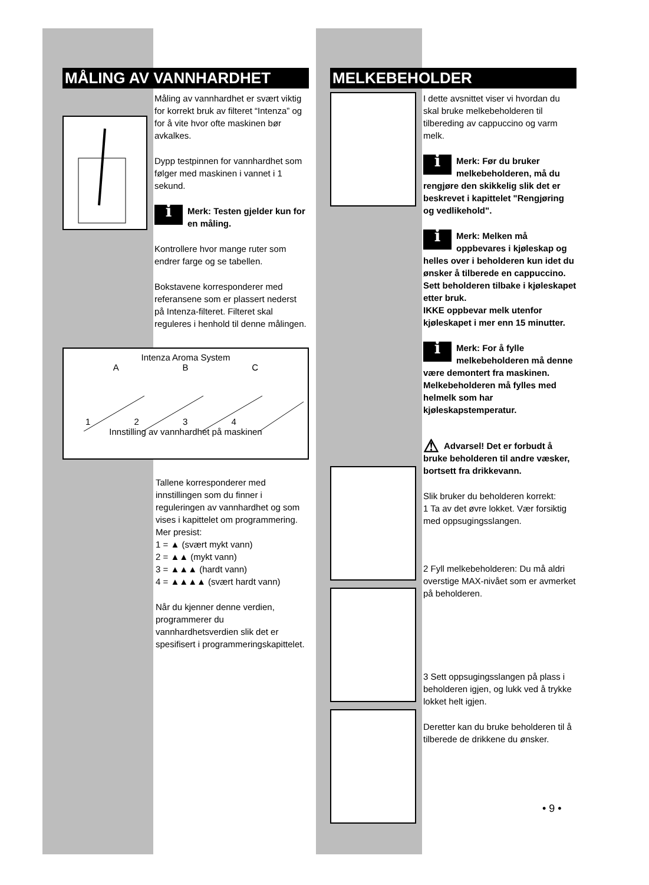MÅLING AV VANNHARDHET
Måling av vannhardhet er svært viktig for korrekt bruk av filteret “Intenza” og for å vite hvor ofte maskinen bør avkalkes.
Dypp testpinnen for vannhardhet som følger med maskinen i vannet i 1 sekund.
i Merk: Testen gjelder kun for en måling.
Kontrollere hvor mange ruter som endrer farge og se tabellen.
Bokstavene korresponderer med referansene som er plassert nederst på Intenza-filteret. Filteret skal reguleres i henhold til denne målingen.
Intenza Aroma System
A B C
1234
Innstilling av vannhardhet på maskinen
Tallene korresponderer med innstillingen som du finner i reguleringen av vannhardhet og som vises i kapittelet om programmering.
Mer presist:
1 = ▲ (svært mykt vann)
2 = ▲▲ (mykt vann)
3 = ▲▲▲ (hardt vann)
4 = ▲▲▲▲ (svært hardt vann)
Når du kjenner denne verdien, programmerer du vannhardhetsverdien slik det er spesifisert i programmeringskapittelet.
MELKEBEHOLDER
I dette avsnittet viser vi hvordan du skal bruke melkebeholderen til tilbereding av cappuccino og varm melk.
i Merk: Før du bruker melkebeholderen, må du rengjøre den skikkelig slik det er beskrevet i kapittelet "Rengjøring og vedlikehold".
i Merk: Melken må oppbevares i kjøleskap og helles over i beholderen kun idet du ønsker å tilberede en cappuccino. Sett beholderen tilbake i kjøleskapet etter bruk.
IKKE oppbevar melk utenfor kjøleskapet i mer enn 15 minutter.
i Merk: For å fylle melkebeholderen må denne være demontert fra maskinen.
Melkebeholderen må fylles med helmelk som har kjøleskapstemperatur.
⚠ Advarsel! Det er forbudt å bruke beholderen til andre væsker, bortsett fra drikkevann.
Slik bruker du beholderen korrekt:
1 Ta av det øvre lokket. Vær forsiktig med oppsugingsslangen.
2 Fyll melkebeholderen: Du må aldri overstige MAX-nivået som er avmerket på beholderen.
3 Sett oppsugingsslangen på plass i beholderen igjen, og lukk ved å trykke lokket helt igjen.
Deretter kan du bruke beholderen til å tilberede de drikkene du ønsker.
• 9 •